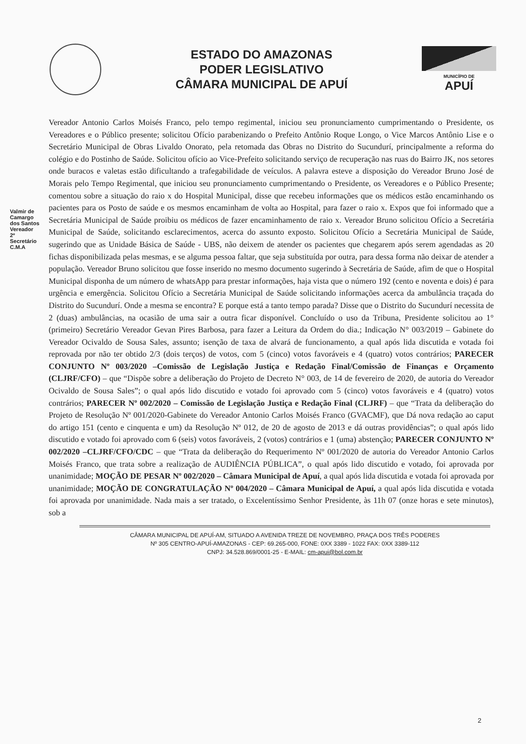ESTADO DO AMAZONAS
PODER LEGISLATIVO
CÂMARA MUNICIPAL DE APUÍ
MUNICÍPIO DE
APUÍ
Vereador Antonio Carlos Moisés Franco, pelo tempo regimental, iniciou seu pronunciamento cumprimentando o Presidente, os Vereadores e o Público presente; solicitou Ofício parabenizando o Prefeito Antônio Roque Longo, o Vice Marcos Antônio Lise e o Secretário Municipal de Obras Livaldo Onorato, pela retomada das Obras no Distrito do Sucundurí, principalmente a reforma do colégio e do Postinho de Saúde. Solicitou ofício ao Vice-Prefeito solicitando serviço de recuperação nas ruas do Bairro JK, nos setores onde buracos e valetas estão dificultando a trafegabilidade de veículos. A palavra esteve a disposição do Vereador Bruno José de Morais pelo Tempo Regimental, que iniciou seu pronunciamento cumprimentando o Presidente, os Vereadores e o Público Presente; comentou sobre a situação do raio x do Hospital Municipal, disse que recebeu informações que os médicos estão encaminhando os pacientes para os Posto de saúde e os mesmos encaminham de volta ao Hospital, para fazer o raio x. Expos que foi informado que a Secretária Municipal de Saúde proibiu os médicos de fazer encaminhamento de raio x. Vereador Bruno solicitou Ofício a Secretária Municipal de Saúde, solicitando esclarecimentos, acerca do assunto exposto. Solicitou Ofício a Secretária Municipal de Saúde, sugerindo que as Unidade Básica de Saúde - UBS, não deixem de atender os pacientes que chegarem após serem agendadas as 20 fichas disponibilizada pelas mesmas, e se alguma pessoa faltar, que seja substituída por outra, para dessa forma não deixar de atender a população. Vereador Bruno solicitou que fosse inserido no mesmo documento sugerindo à Secretária de Saúde, afim de que o Hospital Municipal disponha de um número de whatsApp para prestar informações, haja vista que o número 192 (cento e noventa e dois) é para urgência e emergência. Solicitou Ofício a Secretária Municipal de Saúde solicitando informações acerca da ambulância traçada do Distrito do Sucundurí. Onde a mesma se encontra? E porque está a tanto tempo parada? Disse que o Distrito do Sucundurí necessita de 2 (duas) ambulâncias, na ocasião de uma sair a outra ficar disponível. Concluído o uso da Tribuna, Presidente solicitou ao 1° (primeiro) Secretário Vereador Gevan Pires Barbosa, para fazer a Leitura da Ordem do dia.; Indicação N° 003/2019 – Gabinete do Vereador Ocivaldo de Sousa Sales, assunto; isenção de taxa de alvará de funcionamento, a qual após lida discutida e votada foi reprovada por não ter obtido 2/3 (dois terços) de votos, com 5 (cinco) votos favoráveis e 4 (quatro) votos contrários; PARECER CONJUNTO Nº 003/2020 –Comissão de Legislação Justiça e Redação Final/Comissão de Finanças e Orçamento (CLJRF/CFO) – que “Dispõe sobre a deliberação do Projeto de Decreto N° 003, de 14 de fevereiro de 2020, de autoria do Vereador Ocivaldo de Sousa Sales”; o qual após lido discutido e votado foi aprovado com 5 (cinco) votos favoráveis e 4 (quatro) votos contrários; PARECER Nº 002/2020 – Comissão de Legislação Justiça e Redação Final (CLJRF) – que “Trata da deliberação do Projeto de Resolução Nº 001/2020-Gabinete do Vereador Antonio Carlos Moisés Franco (GVACMF), que Dá nova redação ao caput do artigo 151 (cento e cinquenta e um) da Resolução Nº 012, de 20 de agosto de 2013 e dá outras providências”; o qual após lido discutido e votado foi aprovado com 6 (seis) votos favoráveis, 2 (votos) contrários e 1 (uma) abstenção; PARECER CONJUNTO Nº 002/2020 –CLJRF/CFO/CDC – que “Trata da deliberação do Requerimento Nº 001/2020 de autoria do Vereador Antonio Carlos Moisés Franco, que trata sobre a realização de AUDIÊNCIA PÚBLICA”, o qual após lido discutido e votado, foi aprovada por unanimidade; MOÇÃO DE PESAR Nº 002/2020 – Câmara Municipal de Apuí, a qual após lida discutida e votada foi aprovada por unanimidade; MOÇÃO DE CONGRATULAÇÃO Nº 004/2020 – Câmara Municipal de Apuí, a qual após lida discutida e votada foi aprovada por unanimidade. Nada mais a ser tratado, o Excelentíssimo Senhor Presidente, às 11h 07 (onze horas e sete minutos), sob a
Valmir de Camargo dos Santos Vereador 2º Secretário C.M.A
CÂMARA MUNICIPAL DE APUÍ-AM, SITUADO A AVENIDA TREZE DE NOVEMBRO, PRAÇA DOS TRÊS PODERES
Nº 305 CENTRO-APUÍ-AMAZONAS - CEP: 69.265-000, FONE: 0XX 3389 - 1022 FAX: 0XX 3389-112
CNPJ: 34.528.869/0001-25 - E-MAIL: cm-apui@bol.com.br
2